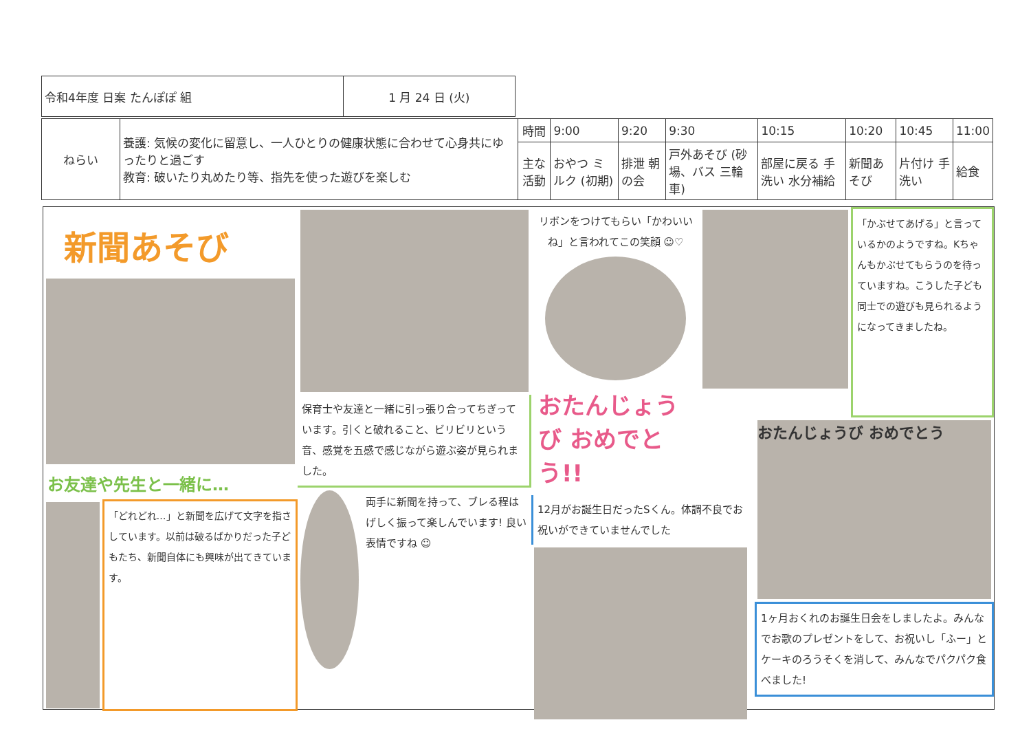| 令和4年度 日案 たんぽぽ 組 | 1 月 24 日 (火) |
| ねらい | 養護: 気候の変化に留意し、一人ひとりの健康状態に合わせて心身共にゆったりと過ごす 教育: 破いたり丸めたり等、指先を使った遊びを楽しむ | 時間 | 9:00 | 9:20 | 9:30 | 10:15 | 10:20 | 10:45 | 11:00 |
| | | 主な活動 | おやつ ミルク (初期) | 排泄 朝の会 | 戸外あそび (砂場、バス 三輪車) | 部屋に戻る 手洗い 水分補給 | 新聞あそび | 片付け 手洗い | 給食 |
新聞あそび
お友達や先生と一緒に…
「どれどれ…」と新聞を広げて文字を指さしています。以前は破るばかりだった子どもたち、新聞自体にも興味が出てきています。
保育士や友達と一緒に引っ張り合ってちぎっています。引くと破れること、ビリビリという音、感覚を五感で感じながら遊ぶ姿が見られました。
両手に新聞を持って、ブレる程はげしく振って楽しんでいます! 良い表情ですね ☺
リボンをつけてもらい「かわいいね」と言われてこの笑顔 ☺♡
おたんじょうび おめでとう!!
12月がお誕生日だったSくん。体調不良でお祝いができていませんでした
「かぶせてあげる」と言っているかのようですね。Kちゃんもかぶせてもらうのを待っていますね。こうした子ども同士での遊びも見られるようになってきましたね。
おたんじょうび おめでとう
1ヶ月おくれのお誕生日会をしましたよ。みんなでお歌のプレゼントをして、お祝いし「ふー」とケーキのろうそくを消して、みんなでパクパク食べました!